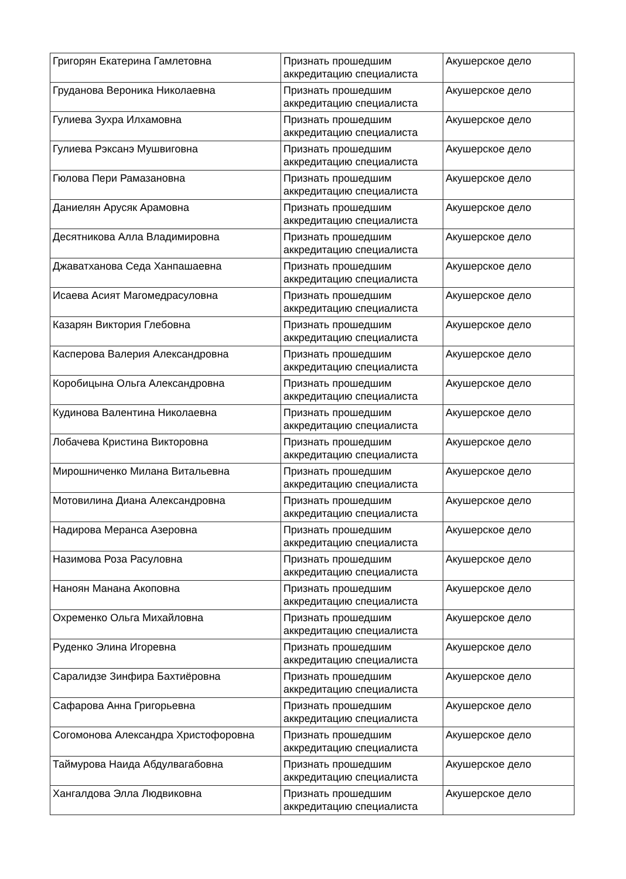| Григорян Екатерина Гамлетовна | Признать прошедшим аккредитацию специалиста | Акушерское дело |
| Груданова Вероника Николаевна | Признать прошедшим аккредитацию специалиста | Акушерское дело |
| Гулиева Зухра Илхамовна | Признать прошедшим аккредитацию специалиста | Акушерское дело |
| Гулиева Рэксанэ Мушвиговна | Признать прошедшим аккредитацию специалиста | Акушерское дело |
| Гюлова Пери Рамазановна | Признать прошедшим аккредитацию специалиста | Акушерское дело |
| Даниелян Арусяк Арамовна | Признать прошедшим аккредитацию специалиста | Акушерское дело |
| Десятникова Алла Владимировна | Признать прошедшим аккредитацию специалиста | Акушерское дело |
| Джаватханова Седа Ханпашаевна | Признать прошедшим аккредитацию специалиста | Акушерское дело |
| Исаева Асият Магомедрасуловна | Признать прошедшим аккредитацию специалиста | Акушерское дело |
| Казарян Виктория Глебовна | Признать прошедшим аккредитацию специалиста | Акушерское дело |
| Касперова Валерия Александровна | Признать прошедшим аккредитацию специалиста | Акушерское дело |
| Коробицына Ольга Александровна | Признать прошедшим аккредитацию специалиста | Акушерское дело |
| Кудинова Валентина Николаевна | Признать прошедшим аккредитацию специалиста | Акушерское дело |
| Лобачева Кристина Викторовна | Признать прошедшим аккредитацию специалиста | Акушерское дело |
| Мирошниченко Милана Витальевна | Признать прошедшим аккредитацию специалиста | Акушерское дело |
| Мотовилина Диана Александровна | Признать прошедшим аккредитацию специалиста | Акушерское дело |
| Надирова Меранса Азеровна | Признать прошедшим аккредитацию специалиста | Акушерское дело |
| Назимова Роза Расуловна | Признать прошедшим аккредитацию специалиста | Акушерское дело |
| Наноян Манана Акоповна | Признать прошедшим аккредитацию специалиста | Акушерское дело |
| Охременко Ольга Михайловна | Признать прошедшим аккредитацию специалиста | Акушерское дело |
| Руденко Элина Игоревна | Признать прошедшим аккредитацию специалиста | Акушерское дело |
| Саралидзе Зинфира Бахтиёровна | Признать прошедшим аккредитацию специалиста | Акушерское дело |
| Сафарова Анна Григорьевна | Признать прошедшим аккредитацию специалиста | Акушерское дело |
| Согомонова Александра Христофоровна | Признать прошедшим аккредитацию специалиста | Акушерское дело |
| Таймурова Наида Абдулвагабовна | Признать прошедшим аккредитацию специалиста | Акушерское дело |
| Хангалдова Элла Людвиковна | Признать прошедшим аккредитацию специалиста | Акушерское дело |